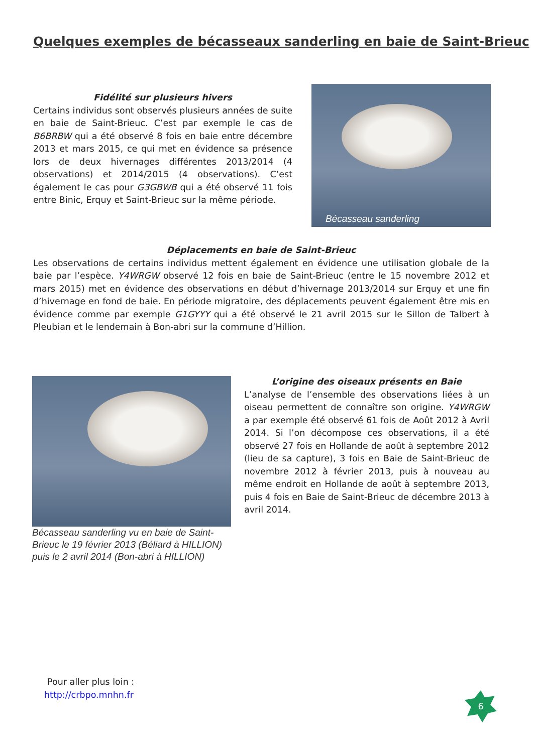Quelques exemples de bécasseaux sanderling en baie de Saint-Brieuc
Fidélité sur plusieurs hivers
Certains individus sont observés plusieurs années de suite en baie de Saint-Brieuc. C’est par exemple le cas de B6BRBW qui a été observé 8 fois en baie entre décembre 2013 et mars 2015, ce qui met en évidence sa présence lors de deux hivernages différentes 2013/2014 (4 observations) et 2014/2015 (4 observations). C’est également le cas pour G3GBWB qui a été observé 11 fois entre Binic, Erquy et Saint-Brieuc sur la même période.
Bécasseau sanderling
Déplacements en baie de Saint-Brieuc
Les observations de certains individus mettent également en évidence une utilisation globale de la baie par l’espèce. Y4WRGW observé 12 fois en baie de Saint-Brieuc (entre le 15 novembre 2012 et mars 2015) met en évidence des observations en début d’hivernage 2013/2014 sur Erquy et une fin d’hivernage en fond de baie. En période migratoire, des déplacements peuvent également être mis en évidence comme par exemple G1GYYY qui a été observé le 21 avril 2015 sur le Sillon de Talbert à Pleubian et le lendemain à Bon-abri sur la commune d’Hillion.
Bécasseau sanderling vu en baie de Saint-Brieuc le 19 février 2013 (Béliard à HILLION) puis le 2 avril 2014 (Bon-abri à HILLION)
L’origine des oiseaux présents en Baie
L’analyse de l’ensemble des observations liées à un oiseau permettent de connaître son origine. Y4WRGW a par exemple été observé 61 fois de Août 2012 à Avril 2014. Si l’on décompose ces observations, il a été observé 27 fois en Hollande de août à septembre 2012 (lieu de sa capture), 3 fois en Baie de Saint-Brieuc de novembre 2012 à février 2013, puis à nouveau au même endroit en Hollande de août à septembre 2013, puis 4 fois en Baie de Saint-Brieuc de décembre 2013 à avril 2014.
Pour aller plus loin :
http://crbpo.mnhn.fr 6